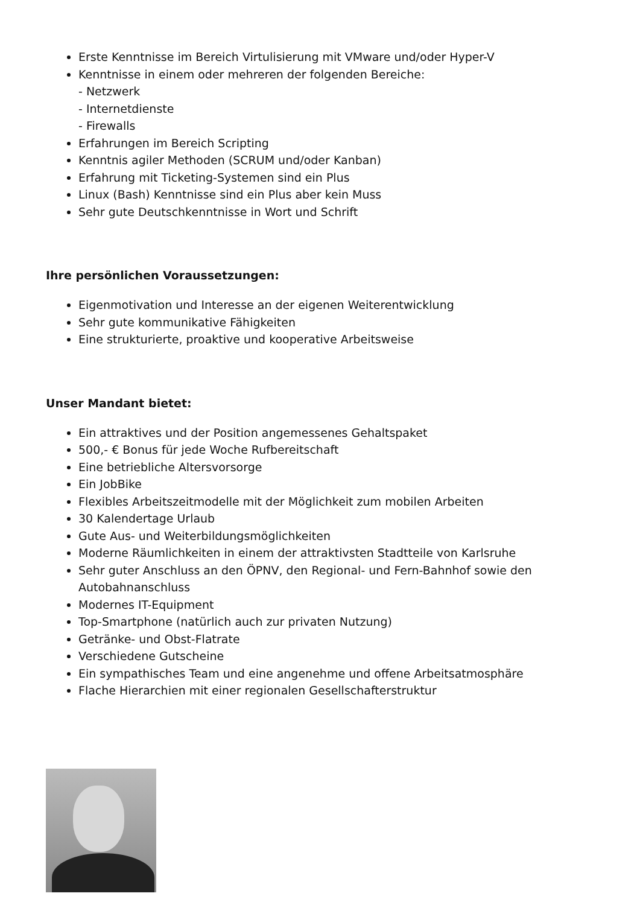Erste Kenntnisse im Bereich Virtulisierung mit VMware und/oder Hyper-V
Kenntnisse in einem oder mehreren der folgenden Bereiche:
- Netzwerk
- Internetdienste
- Firewalls
Erfahrungen im Bereich Scripting
Kenntnis agiler Methoden (SCRUM und/oder Kanban)
Erfahrung mit Ticketing-Systemen sind ein Plus
Linux (Bash) Kenntnisse sind ein Plus aber kein Muss
Sehr gute Deutschkenntnisse in Wort und Schrift
Ihre persönlichen Voraussetzungen:
Eigenmotivation und Interesse an der eigenen Weiterentwicklung
Sehr gute kommunikative Fähigkeiten
Eine strukturierte, proaktive und kooperative Arbeitsweise
Unser Mandant bietet:
Ein attraktives und der Position angemessenes Gehaltspaket
500,- € Bonus für jede Woche Rufbereitschaft
Eine betriebliche Altersvorsorge
Ein JobBike
Flexibles Arbeitszeitmodelle mit der Möglichkeit zum mobilen Arbeiten
30 Kalendertage Urlaub
Gute Aus- und Weiterbildungsmöglichkeiten
Moderne Räumlichkeiten in einem der attraktivsten Stadtteile von Karlsruhe
Sehr guter Anschluss an den ÖPNV, den Regional- und Fern-Bahnhof sowie den Autobahnanschluss
Modernes IT-Equipment
Top-Smartphone (natürlich auch zur privaten Nutzung)
Getränke- und Obst-Flatrate
Verschiedene Gutscheine
Ein sympathisches Team und eine angenehme und offene Arbeitsatmosphäre
Flache Hierarchien mit einer regionalen Gesellschafterstruktur